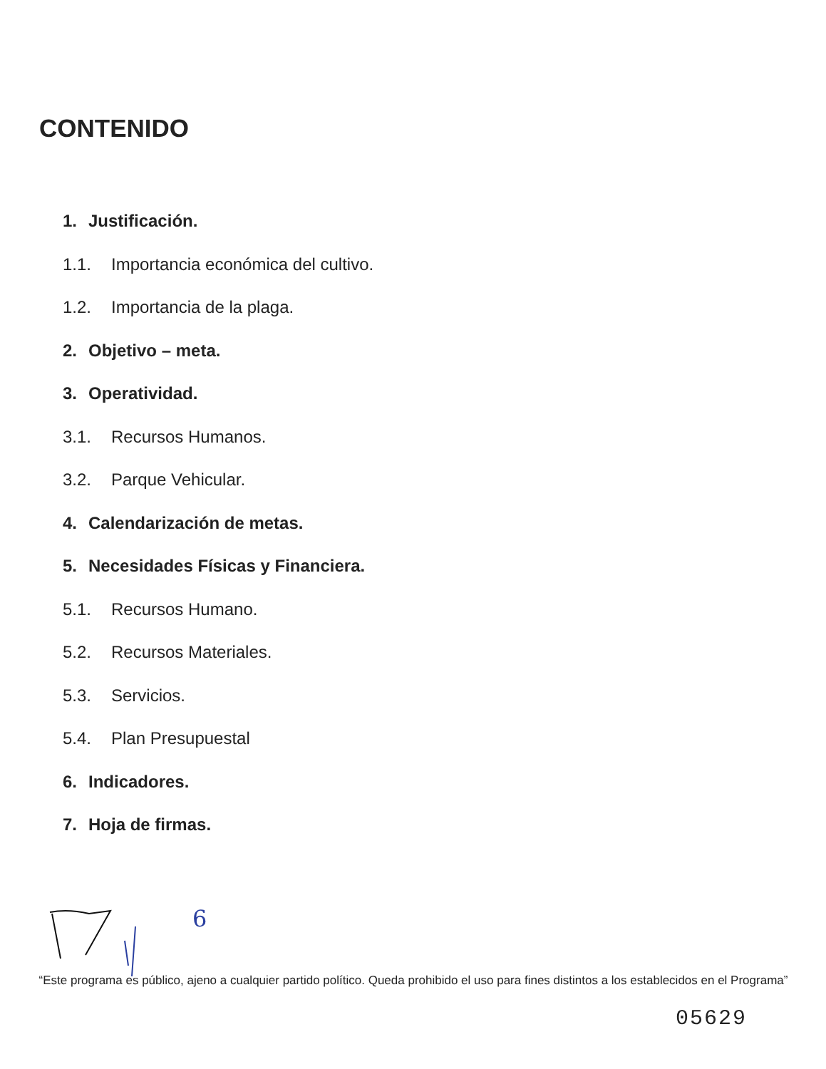CONTENIDO
1. Justificación.
1.1. Importancia económica del cultivo.
1.2. Importancia de la plaga.
2. Objetivo – meta.
3. Operatividad.
3.1. Recursos Humanos.
3.2. Parque Vehicular.
4. Calendarización de metas.
5. Necesidades Físicas y Financiera.
5.1. Recursos Humano.
5.2. Recursos Materiales.
5.3. Servicios.
5.4. Plan Presupuestal
6. Indicadores.
7. Hoja de firmas.
6
“Este programa es público, ajeno a cualquier partido político. Queda prohibido el uso para fines distintos a los establecidos en el Programa”
05629